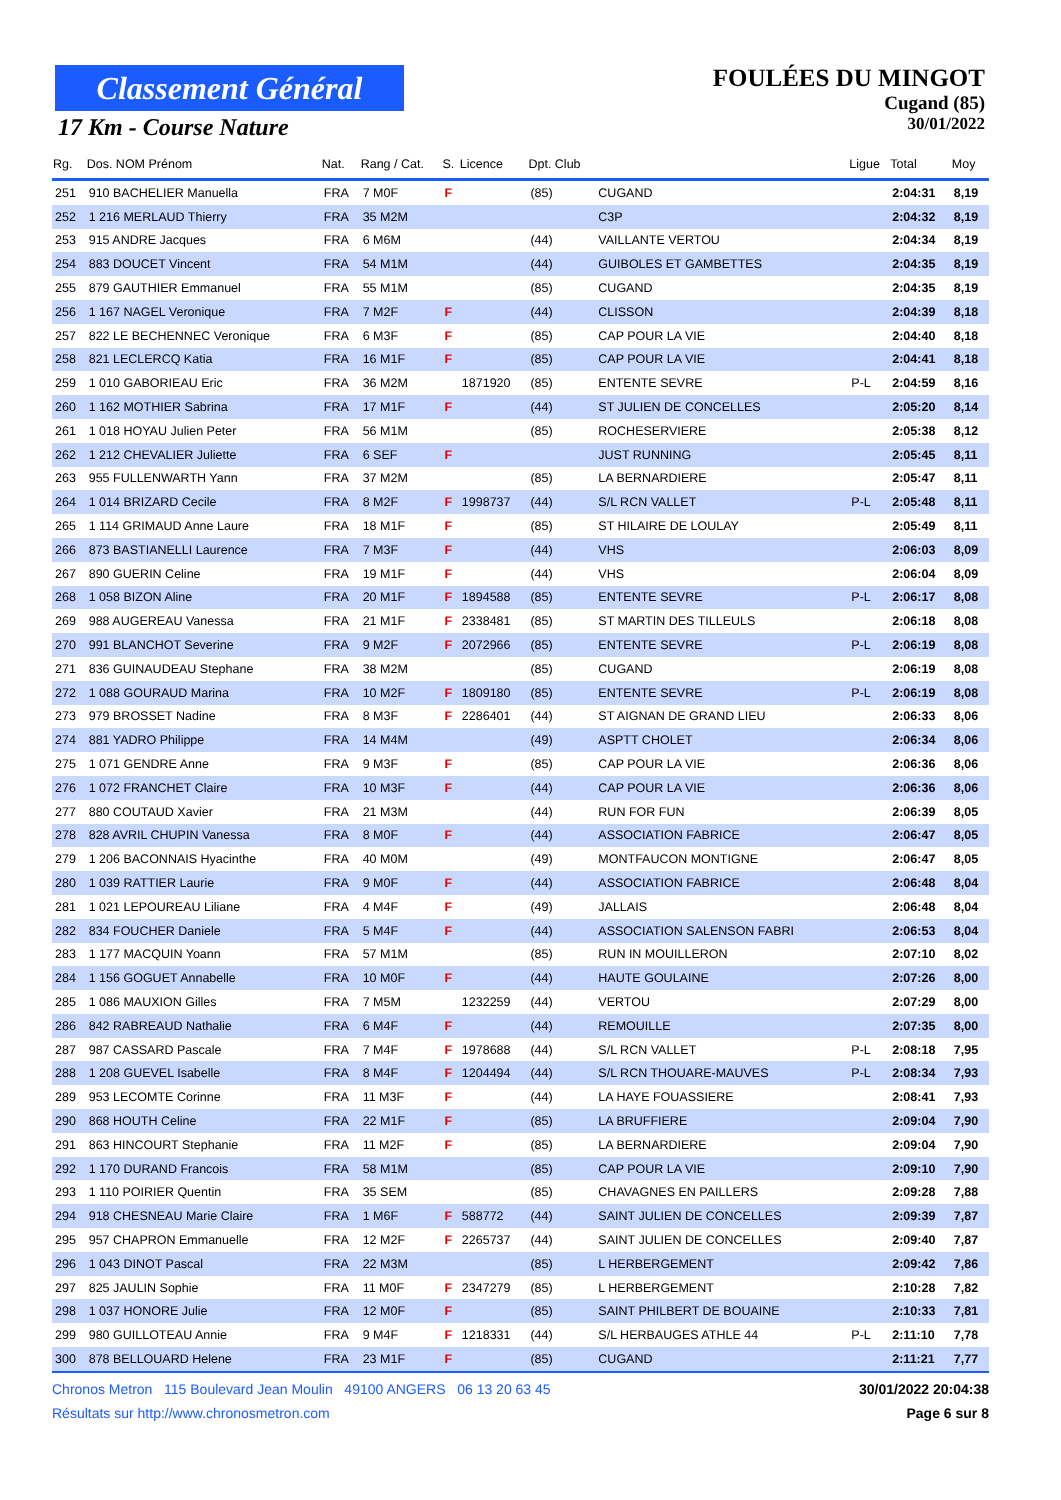Classement Général
17 Km - Course Nature
FOULÉES DU MINGOT
Cugand (85)
30/01/2022
| Rg. | Dos. NOM Prénom | Nat. | Rang / Cat. | S. | Licence | Dpt. Club | | Ligue | Total | Moy |
| --- | --- | --- | --- | --- | --- | --- | --- | --- | --- | --- |
| 251 | 910 BACHELIER Manuella | FRA | 7 M0F | F | | (85) | CUGAND | | 2:04:31 | 8,19 |
| 252 | 1 216 MERLAUD Thierry | FRA | 35 M2M | | | | C3P | | 2:04:32 | 8,19 |
| 253 | 915 ANDRE Jacques | FRA | 6 M6M | | | (44) | VAILLANTE VERTOU | | 2:04:34 | 8,19 |
| 254 | 883 DOUCET Vincent | FRA | 54 M1M | | | (44) | GUIBOLES ET GAMBETTES | | 2:04:35 | 8,19 |
| 255 | 879 GAUTHIER Emmanuel | FRA | 55 M1M | | | (85) | CUGAND | | 2:04:35 | 8,19 |
| 256 | 1 167 NAGEL Veronique | FRA | 7 M2F | F | | (44) | CLISSON | | 2:04:39 | 8,18 |
| 257 | 822 LE BECHENNEC Veronique | FRA | 6 M3F | F | | (85) | CAP POUR LA VIE | | 2:04:40 | 8,18 |
| 258 | 821 LECLERCQ Katia | FRA | 16 M1F | F | | (85) | CAP POUR LA VIE | | 2:04:41 | 8,18 |
| 259 | 1 010 GABORIEAU Eric | FRA | 36 M2M | | 1871920 | (85) | ENTENTE SEVRE | P-L | 2:04:59 | 8,16 |
| 260 | 1 162 MOTHIER Sabrina | FRA | 17 M1F | F | | (44) | ST JULIEN DE CONCELLES | | 2:05:20 | 8,14 |
| 261 | 1 018 HOYAU Julien Peter | FRA | 56 M1M | | | (85) | ROCHESERVIERE | | 2:05:38 | 8,12 |
| 262 | 1 212 CHEVALIER Juliette | FRA | 6 SEF | F | | | JUST RUNNING | | 2:05:45 | 8,11 |
| 263 | 955 FULLENWARTH Yann | FRA | 37 M2M | | | (85) | LA BERNARDIERE | | 2:05:47 | 8,11 |
| 264 | 1 014 BRIZARD Cecile | FRA | 8 M2F | F | 1998737 | (44) | S/L RCN VALLET | P-L | 2:05:48 | 8,11 |
| 265 | 1 114 GRIMAUD Anne Laure | FRA | 18 M1F | F | | (85) | ST HILAIRE DE LOULAY | | 2:05:49 | 8,11 |
| 266 | 873 BASTIANELLI Laurence | FRA | 7 M3F | F | | (44) | VHS | | 2:06:03 | 8,09 |
| 267 | 890 GUERIN Celine | FRA | 19 M1F | F | | (44) | VHS | | 2:06:04 | 8,09 |
| 268 | 1 058 BIZON Aline | FRA | 20 M1F | F | 1894588 | (85) | ENTENTE SEVRE | P-L | 2:06:17 | 8,08 |
| 269 | 988 AUGEREAU Vanessa | FRA | 21 M1F | F | 2338481 | (85) | ST MARTIN DES TILLEULS | | 2:06:18 | 8,08 |
| 270 | 991 BLANCHOT Severine | FRA | 9 M2F | F | 2072966 | (85) | ENTENTE SEVRE | P-L | 2:06:19 | 8,08 |
| 271 | 836 GUINAUDEAU Stephane | FRA | 38 M2M | | | (85) | CUGAND | | 2:06:19 | 8,08 |
| 272 | 1 088 GOURAUD Marina | FRA | 10 M2F | F | 1809180 | (85) | ENTENTE SEVRE | P-L | 2:06:19 | 8,08 |
| 273 | 979 BROSSET Nadine | FRA | 8 M3F | F | 2286401 | (44) | ST AIGNAN DE GRAND LIEU | | 2:06:33 | 8,06 |
| 274 | 881 YADRO Philippe | FRA | 14 M4M | | | (49) | ASPTT CHOLET | | 2:06:34 | 8,06 |
| 275 | 1 071 GENDRE Anne | FRA | 9 M3F | F | | (85) | CAP POUR LA VIE | | 2:06:36 | 8,06 |
| 276 | 1 072 FRANCHET Claire | FRA | 10 M3F | F | | (44) | CAP POUR LA VIE | | 2:06:36 | 8,06 |
| 277 | 880 COUTAUD Xavier | FRA | 21 M3M | | | (44) | RUN FOR FUN | | 2:06:39 | 8,05 |
| 278 | 828 AVRIL CHUPIN Vanessa | FRA | 8 M0F | F | | (44) | ASSOCIATION FABRICE | | 2:06:47 | 8,05 |
| 279 | 1 206 BACONNAIS Hyacinthe | FRA | 40 M0M | | | (49) | MONTFAUCON MONTIGNE | | 2:06:47 | 8,05 |
| 280 | 1 039 RATTIER Laurie | FRA | 9 M0F | F | | (44) | ASSOCIATION FABRICE | | 2:06:48 | 8,04 |
| 281 | 1 021 LEPOUREAU Liliane | FRA | 4 M4F | F | | (49) | JALLAIS | | 2:06:48 | 8,04 |
| 282 | 834 FOUCHER Daniele | FRA | 5 M4F | F | | (44) | ASSOCIATION SALENSON FABRI | | 2:06:53 | 8,04 |
| 283 | 1 177 MACQUIN Yoann | FRA | 57 M1M | | | (85) | RUN IN MOUILLERON | | 2:07:10 | 8,02 |
| 284 | 1 156 GOGUET Annabelle | FRA | 10 M0F | F | | (44) | HAUTE GOULAINE | | 2:07:26 | 8,00 |
| 285 | 1 086 MAUXION Gilles | FRA | 7 M5M | | 1232259 | (44) | VERTOU | | 2:07:29 | 8,00 |
| 286 | 842 RABREAUD Nathalie | FRA | 6 M4F | F | | (44) | REMOUILLE | | 2:07:35 | 8,00 |
| 287 | 987 CASSARD Pascale | FRA | 7 M4F | F | 1978688 | (44) | S/L RCN VALLET | P-L | 2:08:18 | 7,95 |
| 288 | 1 208 GUEVEL Isabelle | FRA | 8 M4F | F | 1204494 | (44) | S/L RCN THOUARE-MAUVES | P-L | 2:08:34 | 7,93 |
| 289 | 953 LECOMTE Corinne | FRA | 11 M3F | F | | (44) | LA HAYE FOUASSIERE | | 2:08:41 | 7,93 |
| 290 | 868 HOUTH Celine | FRA | 22 M1F | F | | (85) | LA BRUFFIERE | | 2:09:04 | 7,90 |
| 291 | 863 HINCOURT Stephanie | FRA | 11 M2F | F | | (85) | LA BERNARDIERE | | 2:09:04 | 7,90 |
| 292 | 1 170 DURAND Francois | FRA | 58 M1M | | | (85) | CAP POUR LA VIE | | 2:09:10 | 7,90 |
| 293 | 1 110 POIRIER Quentin | FRA | 35 SEM | | | (85) | CHAVAGNES EN PAILLERS | | 2:09:28 | 7,88 |
| 294 | 918 CHESNEAU Marie Claire | FRA | 1 M6F | F | 588772 | (44) | SAINT JULIEN DE CONCELLES | | 2:09:39 | 7,87 |
| 295 | 957 CHAPRON Emmanuelle | FRA | 12 M2F | F | 2265737 | (44) | SAINT JULIEN DE CONCELLES | | 2:09:40 | 7,87 |
| 296 | 1 043 DINOT Pascal | FRA | 22 M3M | | | (85) | L HERBERGEMENT | | 2:09:42 | 7,86 |
| 297 | 825 JAULIN Sophie | FRA | 11 M0F | F | 2347279 | (85) | L HERBERGEMENT | | 2:10:28 | 7,82 |
| 298 | 1 037 HONORE Julie | FRA | 12 M0F | F | | (85) | SAINT PHILBERT DE BOUAINE | | 2:10:33 | 7,81 |
| 299 | 980 GUILLOTEAU Annie | FRA | 9 M4F | F | 1218331 | (44) | S/L HERBAUGES ATHLE 44 | P-L | 2:11:10 | 7,78 |
| 300 | 878 BELLOUARD Helene | FRA | 23 M1F | F | | (85) | CUGAND | | 2:11:21 | 7,77 |
Chronos Metron 115 Boulevard Jean Moulin 49100 ANGERS 06 13 20 63 45 30/01/2022 20:04:38
Résultats sur http://www.chronosmetron.com Page 6 sur 8